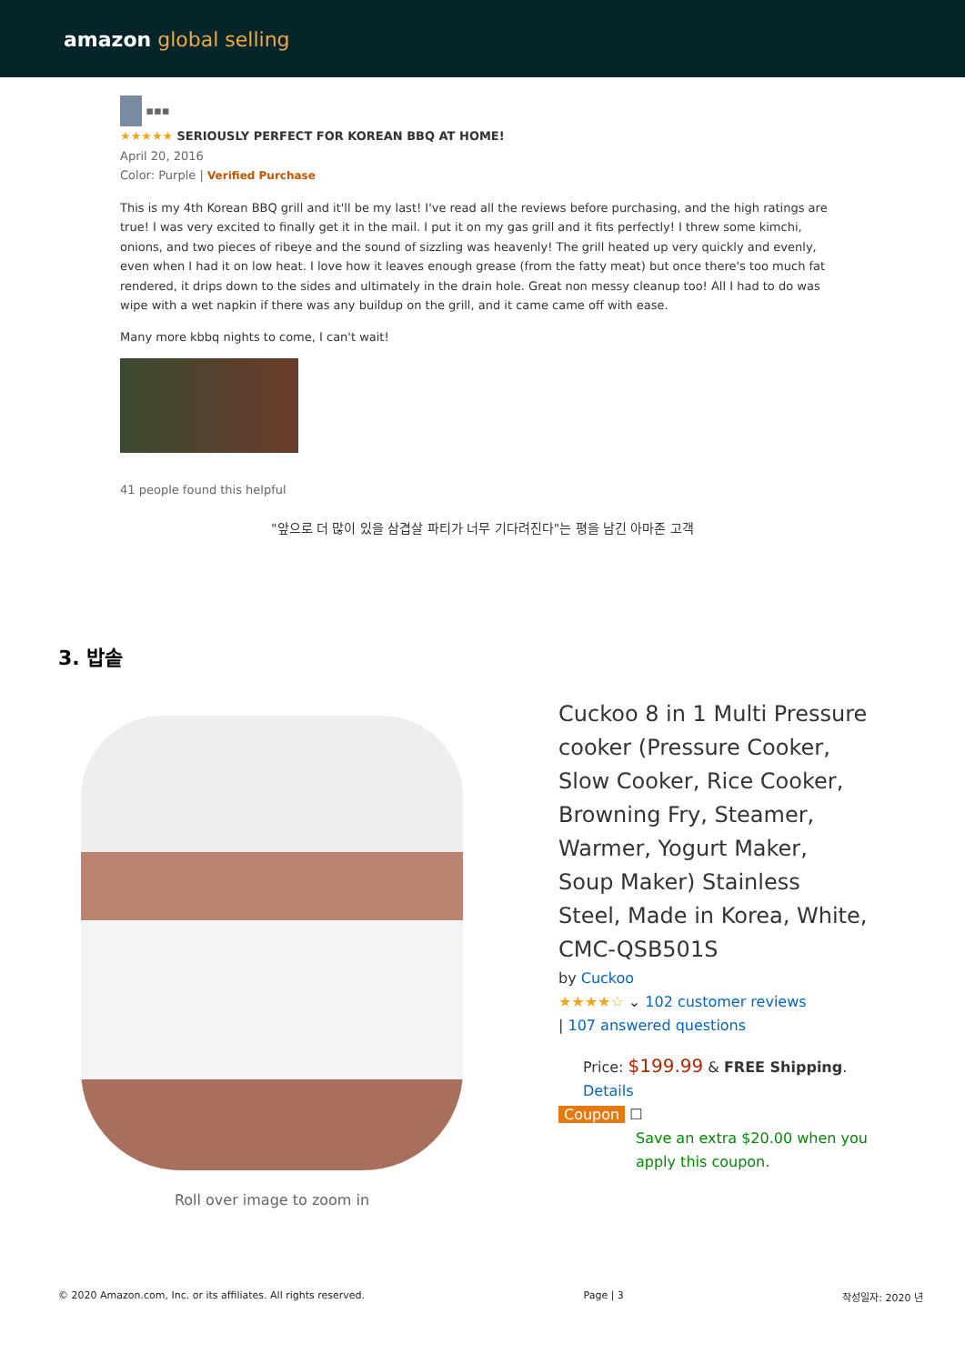amazon global selling
▪▪▪
★★★★★ SERIOUSLY PERFECT FOR KOREAN BBQ AT HOME!
April 20, 2016
Color: Purple | Verified Purchase
This is my 4th Korean BBQ grill and it'll be my last! I've read all the reviews before purchasing, and the high ratings are true! I was very excited to finally get it in the mail. I put it on my gas grill and it fits perfectly! I threw some kimchi, onions, and two pieces of ribeye and the sound of sizzling was heavenly! The grill heated up very quickly and evenly, even when I had it on low heat. I love how it leaves enough grease (from the fatty meat) but once there's too much fat rendered, it drips down to the sides and ultimately in the drain hole. Great non messy cleanup too! All I had to do was wipe with a wet napkin if there was any buildup on the grill, and it came came off with ease.
Many more kbbq nights to come, I can't wait!
41 people found this helpful
"앞으로 더 많이 있을 삼겹살 파티가 너무 기다려진다"는 평을 남긴 아마존 고객
3. 밥솥
Roll over image to zoom in
Cuckoo 8 in 1 Multi Pressure cooker (Pressure Cooker, Slow Cooker, Rice Cooker, Browning Fry, Steamer, Warmer, Yogurt Maker, Soup Maker) Stainless Steel, Made in Korea, White, CMC-QSB501S
by Cuckoo
★★★★☆ ⌄ 102 customer reviews
| 107 answered questions
Price: $199.99 & FREE Shipping. Details
Coupon ☐
Save an extra $20.00 when you apply this coupon.
© 2020 Amazon.com, Inc. or its affiliates. All rights reserved. Page | 3 작성일자: 2020 년